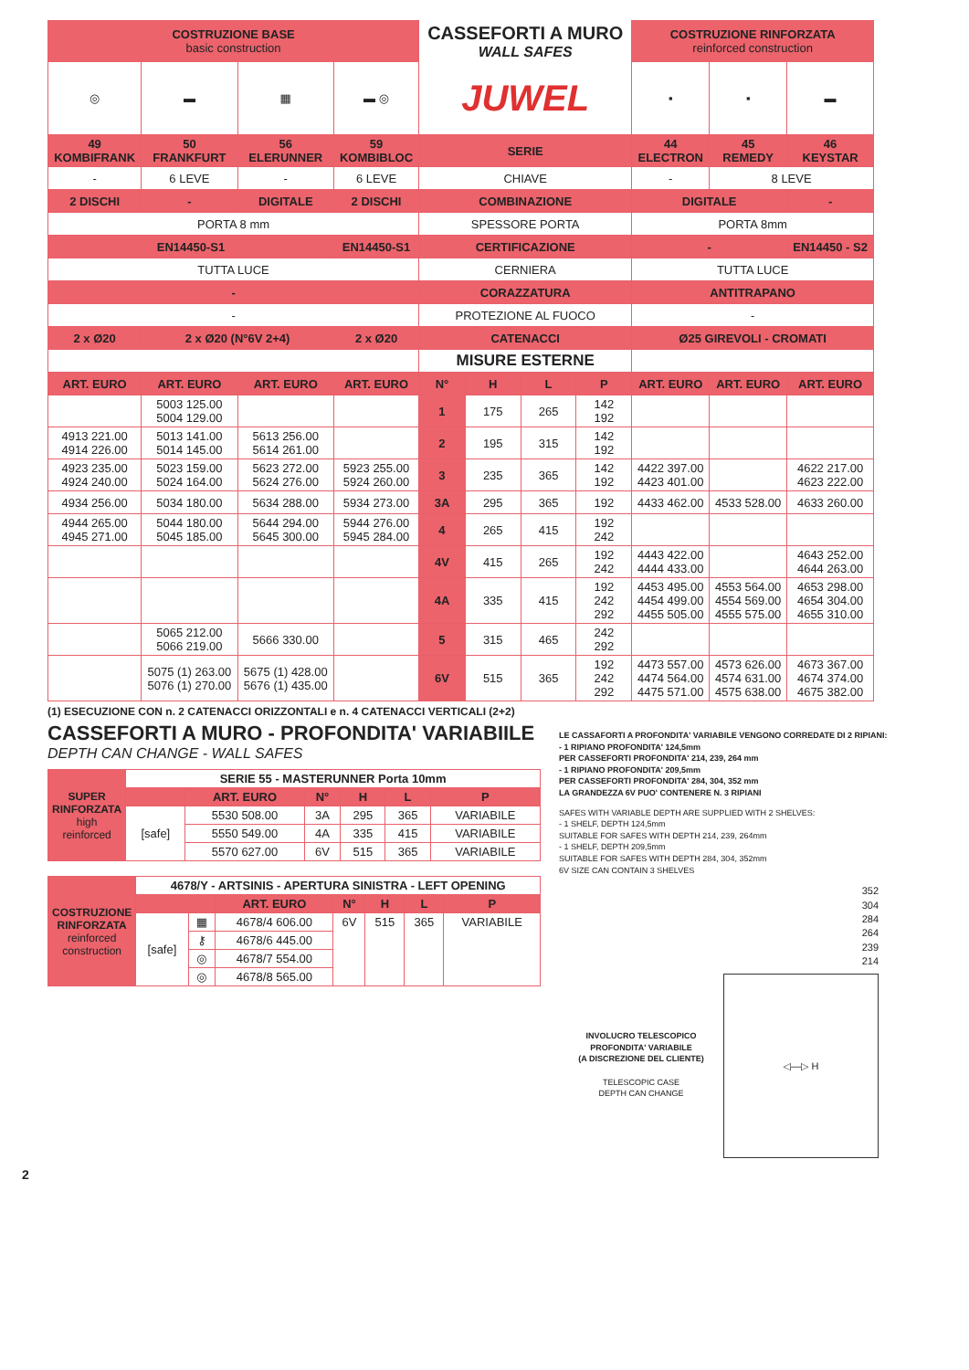| COSTRUZIONE BASE basic construction | | | | CASSEFORTI A MURO WALL SAFES | | | | COSTRUZIONE RINFORZATA reinforced construction | | |
| --- | --- | --- | --- | --- | --- | --- | --- | --- | --- | --- |
| ◎ | ▬ | ▦ | ▬ ◎ | JUWEL | | | | ▪ | ▪ | ▬ |
| 49 KOMBIFRANK | 50 FRANKFURT | 56 ELERUNNER | 59 KOMBIBLOC | SERIE | | | | 44 ELECTRON | 45 REMEDY | 46 KEYSTAR |
| - | 6 LEVE | - | 6 LEVE | CHIAVE | | | | - | 8 LEVE | |
| 2 DISCHI | - | DIGITALE | 2 DISCHI | COMBINAZIONE | | | | DIGITALE | | - |
| PORTA 8 mm | | | | SPESSORE PORTA | | | | PORTA 8mm | | |
| EN14450-S1 | | | EN14450-S1 | CERTIFICAZIONE | | | | - | | EN14450 - S2 |
| TUTTA LUCE | | | | CERNIERA | | | | TUTTA LUCE | | |
| - | | | | CORAZZATURA | | | | ANTITRAPANO | | |
| - | | | | PROTEZIONE AL FUOCO | | | | - | | |
| 2 x Ø20 | 2 x Ø20 (N°6V 2+4) | | 2 x Ø20 | CATENACCI | | | | Ø25 GIREVOLI - CROMATI | | |
| | | | | MISURE ESTERNE | | | | | | |
| ART. EURO | ART. EURO | ART. EURO | ART. EURO | N° | H | L | P | ART. EURO | ART. EURO | ART. EURO |
| | 5003 125.00 5004 129.00 | | | 1 | 175 | 265 | 142 192 | | | |
| 4913 221.00 4914 226.00 | 5013 141.00 5014 145.00 | 5613 256.00 5614 261.00 | | 2 | 195 | 315 | 142 192 | | | |
| 4923 235.00 4924 240.00 | 5023 159.00 5024 164.00 | 5623 272.00 5624 276.00 | 5923 255.00 5924 260.00 | 3 | 235 | 365 | 142 192 | 4422 397.00 4423 401.00 | | 4622 217.00 4623 222.00 |
| 4934 256.00 | 5034 180.00 | 5634 288.00 | 5934 273.00 | 3A | 295 | 365 | 192 | 4433 462.00 | 4533 528.00 | 4633 260.00 |
| 4944 265.00 4945 271.00 | 5044 180.00 5045 185.00 | 5644 294.00 5645 300.00 | 5944 276.00 5945 284.00 | 4 | 265 | 415 | 192 242 | | | |
| | | | | 4V | 415 | 265 | 192 242 | 4443 422.00 4444 433.00 | | 4643 252.00 4644 263.00 |
| | | | | 4A | 335 | 415 | 192 242 292 | 4453 495.00 4454 499.00 4455 505.00 | 4553 564.00 4554 569.00 4555 575.00 | 4653 298.00 4654 304.00 4655 310.00 |
| | 5065 212.00 5066 219.00 | 5666 330.00 | | 5 | 315 | 465 | 242 292 | | | |
| | 5075 (1) 263.00 5076 (1) 270.00 | 5675 (1) 428.00 5676 (1) 435.00 | | 6V | 515 | 365 | 192 242 292 | 4473 557.00 4474 564.00 4475 571.00 | 4573 626.00 4574 631.00 4575 638.00 | 4673 367.00 4674 374.00 4675 382.00 |
(1) ESECUZIONE CON n. 2 CATENACCI ORIZZONTALI e n. 4 CATENACCI VERTICALI (2+2)
CASSEFORTI A MURO - PROFONDITA' VARIABIILE
DEPTH CAN CHANGE - WALL SAFES
| SUPER RINFORZATA high reinforced | SERIE 55 - MASTERUNNER Porta 10mm | | | | | |
| | | ART. EURO | N° | H | L | P |
| | [safe] | 5530 508.00 | 3A | 295 | 365 | VARIABILE |
| | | 5550 549.00 | 4A | 335 | 415 | VARIABILE |
| | | 5570 627.00 | 6V | 515 | 365 | VARIABILE |
| COSTRUZIONE RINFORZATA reinforced construction | 4678/Y - ARTSINIS - APERTURA SINISTRA - LEFT OPENING | | | | | | |
| | | | ART. EURO | N° | H | L | P |
| | [safe] | ▦ | 4678/4 606.00 | 6V | 515 | 365 | VARIABILE |
| | | ⚷ | 4678/6 445.00 | | | | |
| | | ◎ | 4678/7 554.00 | | | | |
| | | ◎ | 4678/8 565.00 | | | | |
LE CASSAFORTI A PROFONDITA' VARIABILE VENGONO CORREDATE DI 2 RIPIANI:
- 1 RIPIANO PROFONDITA' 124,5mm
PER CASSEFORTI PROFONDITA' 214, 239, 264 mm
- 1 RIPIANO PROFONDITA' 209,5mm
PER CASSEFORTI PROFONDITA' 284, 304, 352 mm
LA GRANDEZZA 6V PUO' CONTENERE N. 3 RIPIANI
SAFES WITH VARIABLE DEPTH ARE SUPPLIED WITH 2 SHELVES:
- 1 SHELF, DEPTH 124,5mm
SUITABLE FOR SAFES WITH DEPTH 214, 239, 264mm
- 1 SHELF, DEPTH 209,5mm
SUITABLE FOR SAFES WITH DEPTH 284, 304, 352mm
6V SIZE CAN CONTAIN 3 SHELVES
INVOLUCRO TELESCOPICO
PROFONDITA' VARIABILE
(A DISCREZIONE DEL CLIENTE)
TELESCOPIC CASE
DEPTH CAN CHANGE
352
304
284
264
239
214
◁—▷ H
2